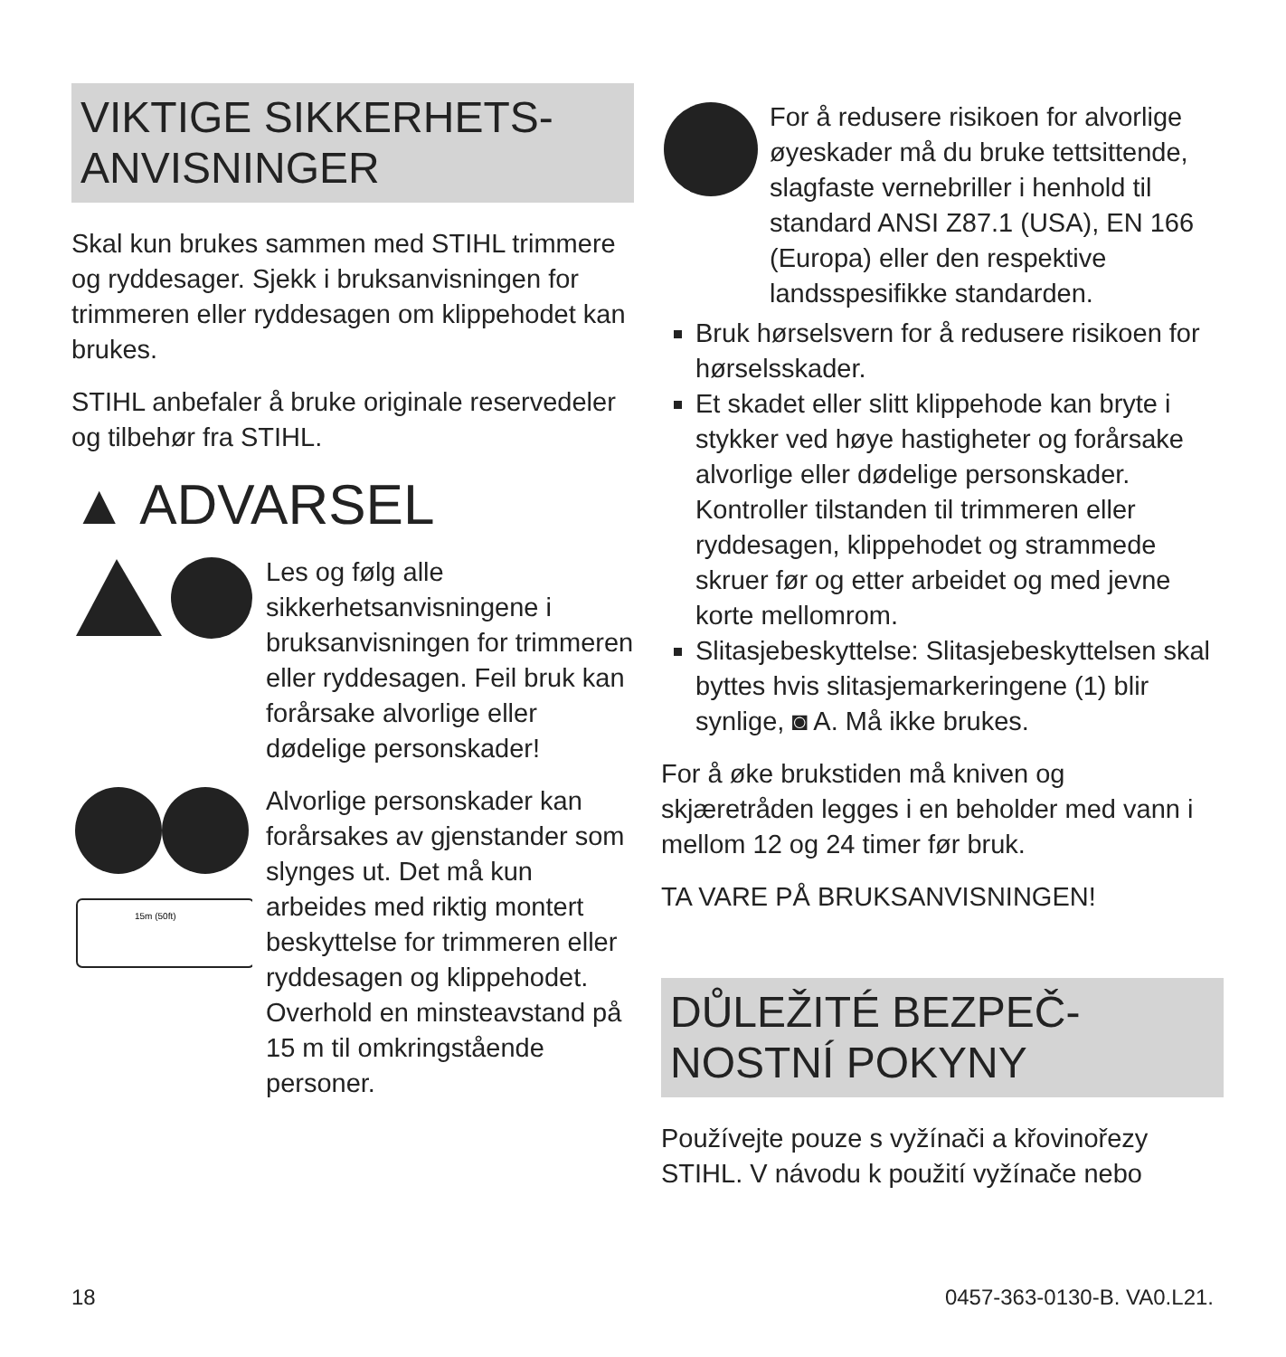VIKTIGE SIKKERHETS-
ANVISNINGER
Skal kun brukes sammen med STIHL trimmere og ryddesager. Sjekk i bruksanvisningen for trimmeren eller ryddesagen om klippehodet kan brukes.
STIHL anbefaler å bruke originale reservedeler og tilbehør fra STIHL.
▲ ADVARSEL
Les og følg alle sikkerhetsanvisningene i bruksanvisningen for trimmeren eller ryddesagen. Feil bruk kan forårsake alvorlige eller dødelige personskader!
15m (50ft)
Alvorlige personskader kan forårsakes av gjenstander som slynges ut. Det må kun arbeides med riktig montert beskyttelse for trimmeren eller ryddesagen og klippehodet. Overhold en minsteavstand på 15 m til omkringstående personer.
For å redusere risikoen for alvorlige øyeskader må du bruke tettsittende, slagfaste vernebriller i henhold til standard ANSI Z87.1 (USA), EN 166 (Europa) eller den respektive landsspesifikke standarden.
Bruk hørselsvern for å redusere risikoen for hørselsskader.
Et skadet eller slitt klippehode kan bryte i stykker ved høye hastigheter og forårsake alvorlige eller dødelige personskader. Kontroller tilstanden til trimmeren eller ryddesagen, klippehodet og strammede skruer før og etter arbeidet og med jevne korte mellomrom.
Slitasjebeskyttelse: Slitasjebeskyttelsen skal byttes hvis slitasjemarkeringene (1) blir synlige, ◙ A. Må ikke brukes.
For å øke brukstiden må kniven og skjæretråden legges i en beholder med vann i mellom 12 og 24 timer før bruk.
TA VARE PÅ BRUKSANVISNINGEN!
DŮLEŽITÉ BEZPEČ-
NOSTNÍ POKYNY
Používejte pouze s vyžínači a křovinořezy STIHL. V návodu k použití vyžínače nebo
18 0457-363-0130-B. VA0.L21.